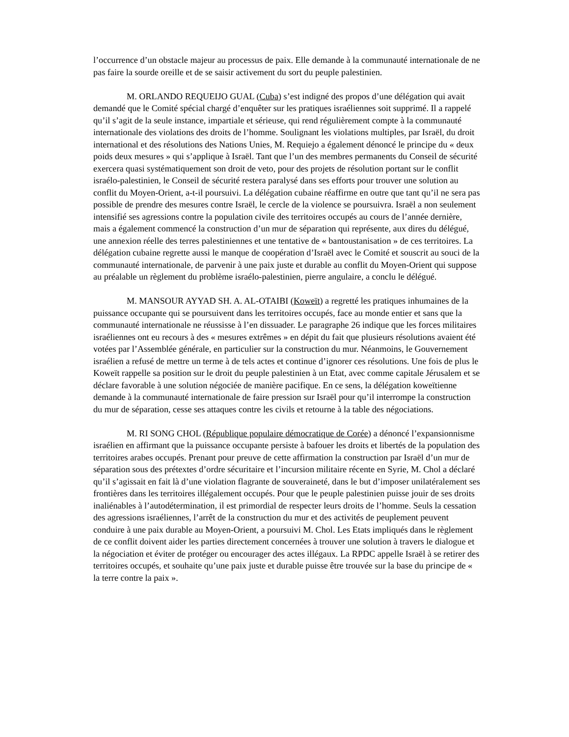l’occurrence d’un obstacle majeur au processus de paix. Elle demande à la communauté internationale de ne pas faire la sourde oreille et de se saisir activement du sort du peuple palestinien.
M. ORLANDO REQUEIJO GUAL (Cuba) s’est indigné des propos d’une délégation qui avait demandé que le Comité spécial chargé d’enquêter sur les pratiques israéliennes soit supprimé. Il a rappelé qu’il s’agit de la seule instance, impartiale et sérieuse, qui rend régulièrement compte à la communauté internationale des violations des droits de l’homme. Soulignant les violations multiples, par Israël, du droit international et des résolutions des Nations Unies, M. Requiejo a également dénoncé le principe du « deux poids deux mesures » qui s’applique à Israël. Tant que l’un des membres permanents du Conseil de sécurité exercera quasi systématiquement son droit de veto, pour des projets de résolution portant sur le conflit israélo-palestinien, le Conseil de sécurité restera paralysé dans ses efforts pour trouver une solution au conflit du Moyen-Orient, a-t-il poursuivi. La délégation cubaine réaffirme en outre que tant qu’il ne sera pas possible de prendre des mesures contre Israël, le cercle de la violence se poursuivra. Israël a non seulement intensifié ses agressions contre la population civile des territoires occupés au cours de l’année dernière, mais a également commencé la construction d’un mur de séparation qui représente, aux dires du délégué, une annexion réelle des terres palestiniennes et une tentative de « bantoustanisation » de ces territoires. La délégation cubaine regrette aussi le manque de coopération d’Israël avec le Comité et souscrit au souci de la communauté internationale, de parvenir à une paix juste et durable au conflit du Moyen-Orient qui suppose au préalable un règlement du problème israélo-palestinien, pierre angulaire, a conclu le délégué.
M. MANSOUR AYYAD SH. A. AL-OTAIBI (Koweït) a regretté les pratiques inhumaines de la puissance occupante qui se poursuivent dans les territoires occupés, face au monde entier et sans que la communauté internationale ne réussisse à l’en dissuader. Le paragraphe 26 indique que les forces militaires israéliennes ont eu recours à des « mesures extrêmes » en dépit du fait que plusieurs résolutions avaient été votées par l’Assemblée générale, en particulier sur la construction du mur. Néanmoins, le Gouvernement israélien a refusé de mettre un terme à de tels actes et continue d’ignorer ces résolutions. Une fois de plus le Koweït rappelle sa position sur le droit du peuple palestinien à un Etat, avec comme capitale Jérusalem et se déclare favorable à une solution négociée de manière pacifique. En ce sens, la délégation koweïtienne demande à la communauté internationale de faire pression sur Israël pour qu’il interrompe la construction du mur de séparation, cesse ses attaques contre les civils et retourne à la table des négociations.
M. RI SONG CHOL (République populaire démocratique de Corée) a dénoncé l’expansionnisme israélien en affirmant que la puissance occupante persiste à bafouer les droits et libertés de la population des territoires arabes occupés. Prenant pour preuve de cette affirmation la construction par Israël d’un mur de séparation sous des prétextes d’ordre sécuritaire et l’incursion militaire récente en Syrie, M. Chol a déclaré qu’il s’agissait en fait là d’une violation flagrante de souveraineté, dans le but d’imposer unilatéralement ses frontières dans les territoires illégalement occupés. Pour que le peuple palestinien puisse jouir de ses droits inaliénables à l’autodétermination, il est primordial de respecter leurs droits de l’homme. Seuls la cessation des agressions israéliennes, l’arrêt de la construction du mur et des activités de peuplement peuvent conduire à une paix durable au Moyen-Orient, a poursuivi M. Chol. Les Etats impliqués dans le règlement de ce conflit doivent aider les parties directement concernées à trouver une solution à travers le dialogue et la négociation et éviter de protéger ou encourager des actes illégaux. La RPDC appelle Israël à se retirer des territoires occupés, et souhaite qu’une paix juste et durable puisse être trouvée sur la base du principe de « la terre contre la paix ».